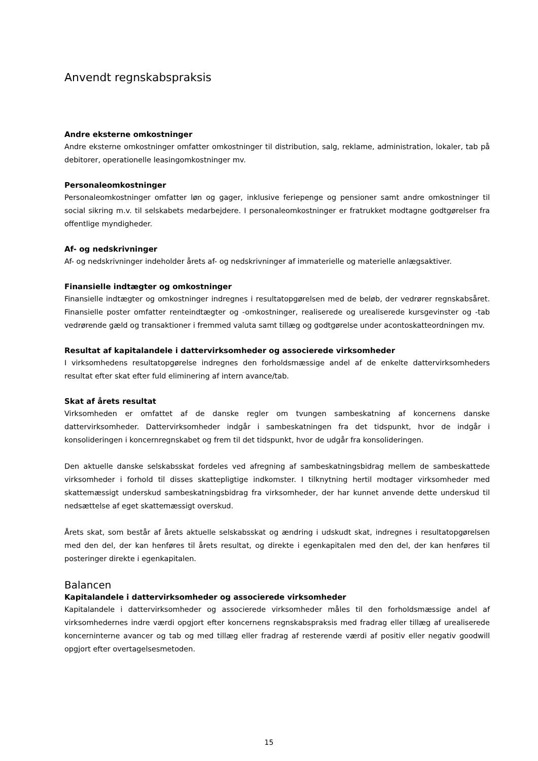Anvendt regnskabspraksis
Andre eksterne omkostninger
Andre eksterne omkostninger omfatter omkostninger til distribution, salg, reklame, administration, lokaler, tab på debitorer, operationelle leasingomkostninger mv.
Personaleomkostninger
Personaleomkostninger omfatter løn og gager, inklusive feriepenge og pensioner samt andre omkostninger til social sikring m.v. til selskabets medarbejdere. I personaleomkostninger er fratrukket modtagne godtgørelser fra offentlige myndigheder.
Af- og nedskrivninger
Af- og nedskrivninger indeholder årets af- og nedskrivninger af immaterielle og materielle anlægsaktiver.
Finansielle indtægter og omkostninger
Finansielle indtægter og omkostninger indregnes i resultatopgørelsen med de beløb, der vedrører regnskabsåret. Finansielle poster omfatter renteindtægter og -omkostninger, realiserede og urealiserede kursgevinster og -tab vedrørende gæld og transaktioner i fremmed valuta samt tillæg og godtgørelse under acontoskatteordningen mv.
Resultat af kapitalandele i dattervirksomheder og associerede virksomheder
I virksomhedens resultatopgørelse indregnes den forholdsmæssige andel af de enkelte dattervirksomheders resultat efter skat efter fuld eliminering af intern avance/tab.
Skat af årets resultat
Virksomheden er omfattet af de danske regler om tvungen sambeskatning af koncernens danske dattervirksomheder. Dattervirksomheder indgår i sambeskatningen fra det tidspunkt, hvor de indgår i konsolideringen i koncernregnskabet og frem til det tidspunkt, hvor de udgår fra konsolideringen.
Den aktuelle danske selskabsskat fordeles ved afregning af sambeskatningsbidrag mellem de sambeskattede virksomheder i forhold til disses skattepligtige indkomster. I tilknytning hertil modtager virksomheder med skattemæssigt underskud sambeskatningsbidrag fra virksomheder, der har kunnet anvende dette underskud til nedsættelse af eget skattemæssigt overskud.
Årets skat, som består af årets aktuelle selskabsskat og ændring i udskudt skat, indregnes i resultatopgørelsen med den del, der kan henføres til årets resultat, og direkte i egenkapitalen med den del, der kan henføres til posteringer direkte i egenkapitalen.
Balancen
Kapitalandele i dattervirksomheder og associerede virksomheder
Kapitalandele i dattervirksomheder og associerede virksomheder måles til den forholdsmæssige andel af virksomhedernes indre værdi opgjort efter koncernens regnskabspraksis med fradrag eller tillæg af urealiserede koncerninterne avancer og tab og med tillæg eller fradrag af resterende værdi af positiv eller negativ goodwill opgjort efter overtagelsesmetoden.
15